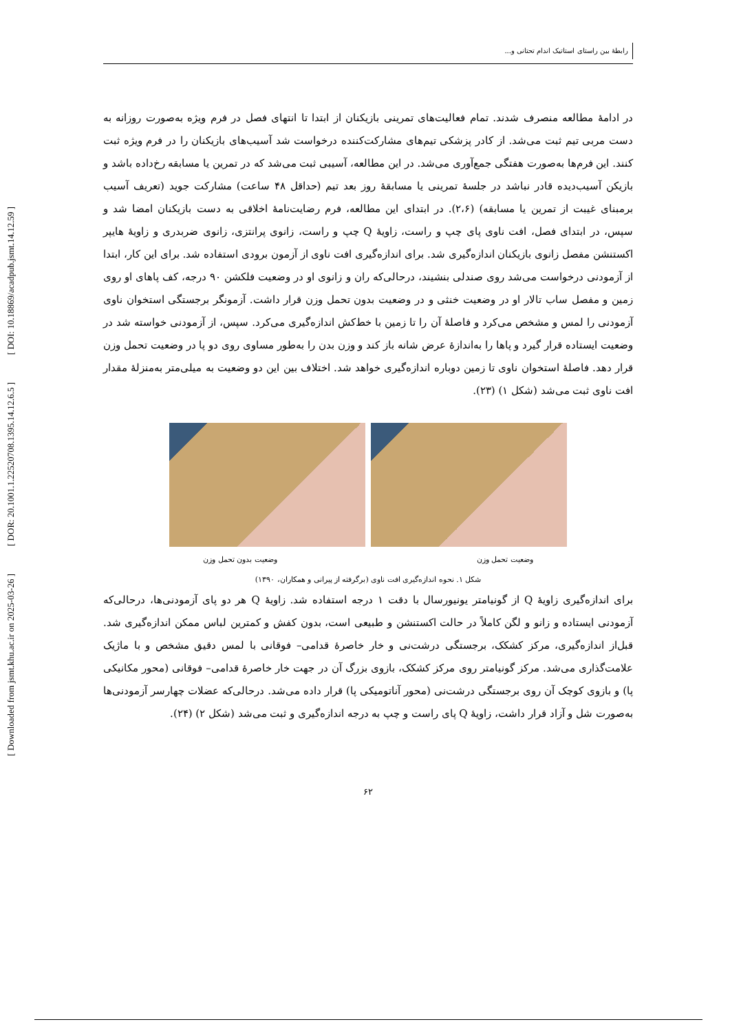رابطهٔ بین راستای استاتیک اندام تحتانی و...
[ DOI: 10.18869/acadpub.jsmt.14.12.59 ]
[ DOR: 20.1001.1.22520708.1395.14.12.6.5 ]
[ Downloaded from jsmt.khu.ac.ir on 2025-03-26 ]
در ادامهٔ مطالعه منصرف شدند. تمام فعالیت‌های تمرینی بازیکنان از ابتدا تا انتهای فصل در فرم ویژه به‌صورت روزانه به دست مربی تیم ثبت می‌شد. از کادر پزشکی تیم‌های مشارکت‌کننده درخواست شد آسیب‌های بازیکنان را در فرم ویژه ثبت کنند. این فرم‌ها به‌صورت هفتگی جمع‌آوری می‌شد. در این مطالعه، آسیبی ثبت می‌شد که در تمرین یا مسابقه رخ‌داده باشد و بازیکن آسیب‌دیده قادر نباشد در جلسهٔ تمرینی یا مسابقهٔ روز بعد تیم (حداقل ۴۸ ساعت) مشارکت جوید (تعریف آسیب برمبنای غیبت از تمرین یا مسابقه) (۲،۶). در ابتدای این مطالعه، فرم رضایت‌نامهٔ اخلاقی به دست بازیکنان امضا شد و سپس، در ابتدای فصل، افت ناوی پای چپ و راست، زاویهٔ Q چپ و راست، زانوی پرانتزی، زانوی ضربدری و زاویهٔ هایپر اکستنشن مفصل زانوی بازیکنان اندازه‌گیری شد. برای اندازه‌گیری افت ناوی از آزمون برودی استفاده شد. برای این کار، ابتدا از آزمودنی درخواست می‌شد روی صندلی بنشیند، درحالی‌که ران و زانوی او در وضعیت فلکشن ۹۰ درجه، کف پاهای او روی زمین و مفصل ساب تالار او در وضعیت خنثی و در وضعیت بدون تحمل وزن قرار داشت. آزمونگر برجستگی استخوان ناوی آزمودنی را لمس و مشخص می‌کرد و فاصلهٔ آن را تا زمین با خط‌کش اندازه‌گیری می‌کرد. سپس، از آزمودنی خواسته شد در وضعیت ایستاده قرار گیرد و پاها را به‌اندازهٔ عرض شانه باز کند و وزن بدن را به‌طور مساوی روی دو پا در وضعیت تحمل وزن قرار دهد. فاصلهٔ استخوان ناوی تا زمین دوباره اندازه‌گیری خواهد شد. اختلاف بین این دو وضعیت به میلی‌متر به‌منزلهٔ مقدار افت ناوی ثبت می‌شد (شکل ۱) (۲۳).
وضعیت تحمل وزن وضعیت بدون تحمل وزن
شکل ۱. نحوه اندازه‌گیری افت ناوی (برگرفته از پیرانی و همکاران، ۱۳۹۰)
برای اندازه‌گیری زاویهٔ Q از گونیامتر یونیورسال با دقت ۱ درجه استفاده شد. زاویهٔ Q هر دو پای آزمودنی‌ها، درحالی‌که آزمودنی ایستاده و زانو و لگن کاملاً در حالت اکستنشن و طبیعی است، بدون کفش و کمترین لباس ممکن اندازه‌گیری شد. قبل‌از اندازه‌گیری، مرکز کشکک، برجستگی درشت‌نی و خار خاصرهٔ قدامی– فوقانی با لمس دقیق مشخص و با ماژیک علامت‌گذاری می‌شد. مرکز گونیامتر روی مرکز کشکک، بازوی بزرگ آن در جهت خار خاصرهٔ قدامی– فوقانی (محور مکانیکی پا) و بازوی کوچک آن روی برجستگی درشت‌نی (محور آناتومیکی پا) قرار داده می‌شد. درحالی‌که عضلات چهارسر آزمودنی‌ها به‌صورت شل و آزاد قرار داشت، زاویهٔ Q پای راست و چپ به درجه اندازه‌گیری و ثبت می‌شد (شکل ۲) (۲۴).
۶۲